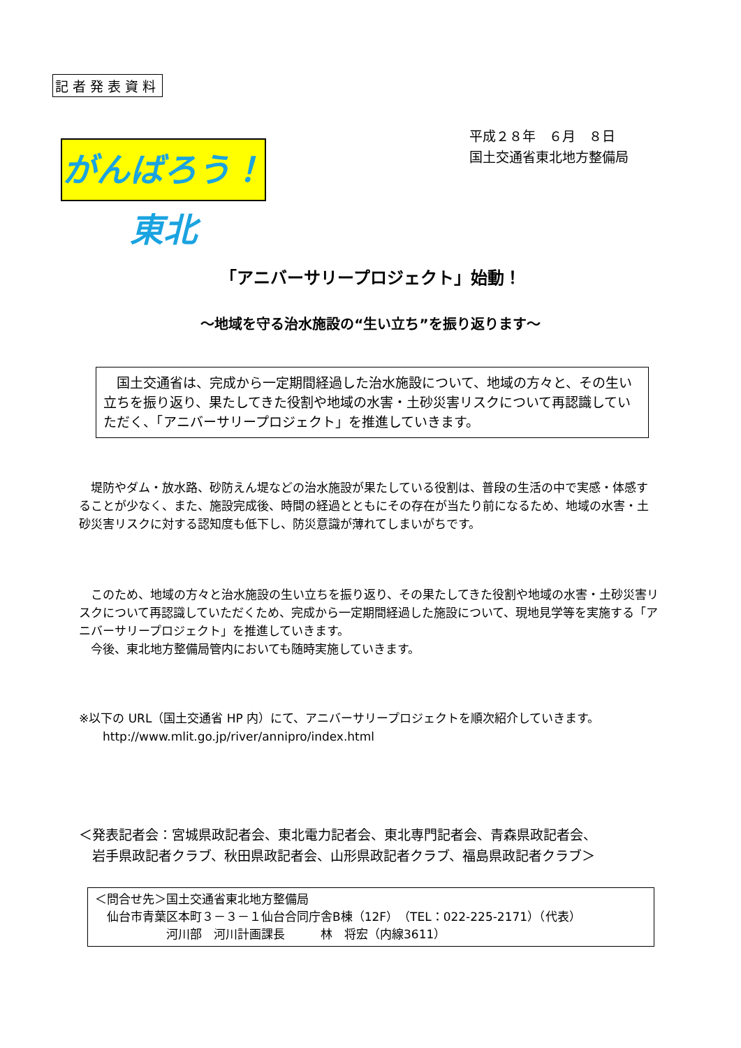記者発表資料
がんばろう！東北
平成２８年　６月　８日
国土交通省東北地方整備局
「アニバーサリープロジェクト」始動！
～地域を守る治水施設の“生い立ち”を振り返ります～
　国土交通省は、完成から一定期間経過した治水施設について、地域の方々と、その生い立ちを振り返り、果たしてきた役割や地域の水害・土砂災害リスクについて再認識していただく、「アニバーサリープロジェクト」を推進していきます。
　堤防やダム・放水路、砂防えん堤などの治水施設が果たしている役割は、普段の生活の中で実感・体感することが少なく、また、施設完成後、時間の経過とともにその存在が当たり前になるため、地域の水害・土砂災害リスクに対する認知度も低下し、防災意識が薄れてしまいがちです。
　このため、地域の方々と治水施設の生い立ちを振り返り、その果たしてきた役割や地域の水害・土砂災害リスクについて再認識していただくため、完成から一定期間経過した施設について、現地見学等を実施する「アニバーサリープロジェクト」を推進していきます。
　今後、東北地方整備局管内においても随時実施していきます。
※以下の URL（国土交通省 HP 内）にて、アニバーサリープロジェクトを順次紹介していきます。
　　http://www.mlit.go.jp/river/annipro/index.html
＜発表記者会：宮城県政記者会、東北電力記者会、東北専門記者会、青森県政記者会、
　岩手県政記者クラブ、秋田県政記者会、山形県政記者クラブ、福島県政記者クラブ＞
＜問合せ先＞国土交通省東北地方整備局
　仙台市青葉区本町３－３－１仙台合同庁舎B棟（12F）（TEL：022-225-2171）（代表）
　　　　　　河川部　河川計画課長　　　林　将宏（内線3611）